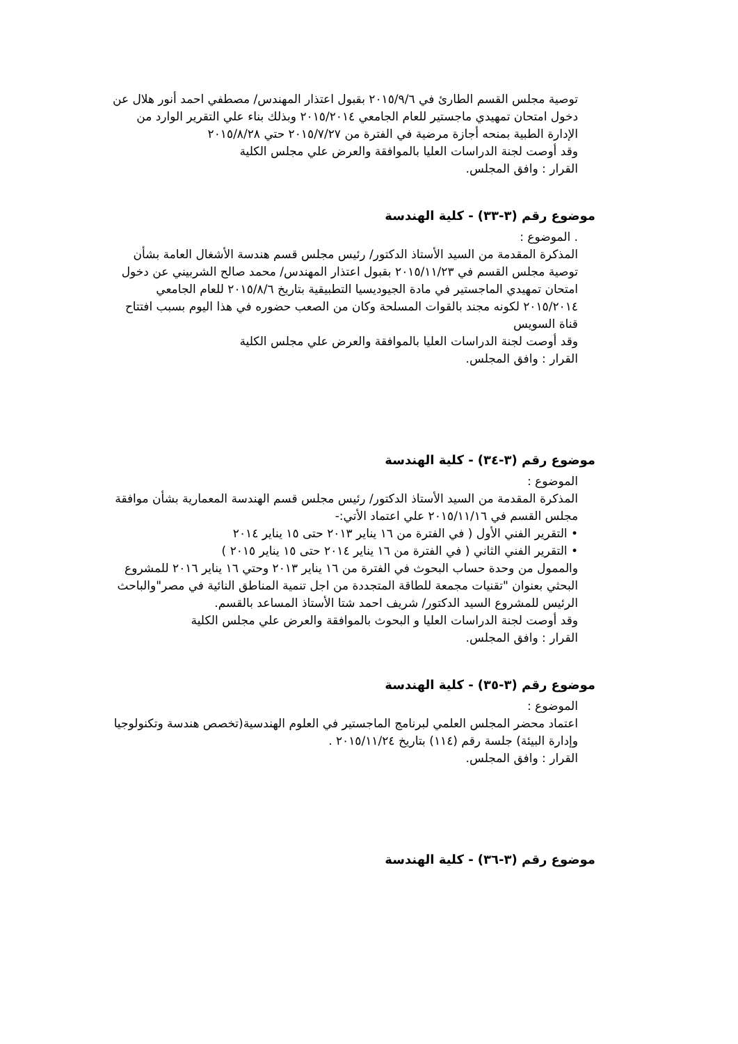توصية مجلس القسم الطارئ في ٢٠١٥/٩/٦ بقبول اعتذار المهندس/ مصطفي احمد أنور هلال عن دخول امتحان تمهيدي ماجستير للعام الجامعي ٢٠١٥/٢٠١٤ وبذلك بناء علي التقرير الوارد من الإدارة الطبية بمنحه أجازة مرضية في الفترة من ٢٠١٥/٧/٢٧ حتي ٢٠١٥/٨/٢٨
وقد أوصت لجنة الدراسات العليا بالموافقة والعرض علي مجلس الكلية
القرار : وافق المجلس.
موضوع رقم (٣-٣٣) - كلية الهندسة
. الموضوع :
المذكرة المقدمة من السيد الأستاذ الدكتور/ رئيس مجلس قسم هندسة الأشغال العامة بشأن توصية مجلس القسم في ٢٠١٥/١١/٢٣ بقبول اعتذار المهندس/ محمد صالح الشربيني عن دخول امتحان تمهيدي الماجستير في مادة الجيوديسيا التطبيقية بتاريخ ٢٠١٥/٨/٦ للعام الجامعي ٢٠١٥/٢٠١٤ لكونه مجند بالقوات المسلحة وكان من الصعب حضوره في هذا اليوم بسبب افتتاح قناة السويس
وقد أوصت لجنة الدراسات العليا بالموافقة والعرض علي مجلس الكلية
القرار : وافق المجلس.
موضوع رقم (٣-٣٤) - كلية الهندسة
الموضوع :
المذكرة المقدمة من السيد الأستاذ الدكتور/ رئيس مجلس قسم الهندسة المعمارية بشأن موافقة مجلس القسم في ٢٠١٥/١١/١٦ علي اعتماد الأتي:-
• التقرير الفني الأول ( في الفترة من ١٦ يناير ٢٠١٣ حتى ١٥ يناير ٢٠١٤
• التقرير الفني الثاني ( في الفترة من ١٦ يناير ٢٠١٤ حتى ١٥ يناير ٢٠١٥ )
والممول من وحدة حساب البحوث في الفترة من ١٦ يناير ٢٠١٣ وحتي ١٦ يناير ٢٠١٦ للمشروع البحثي بعنوان "تقنيات مجمعة للطاقة المتجددة من اجل تنمية المناطق النائية في مصر"والباحث الرئيس للمشروع السيد الدكتور/ شريف احمد شتا الأستاذ المساعد بالقسم.
وقد أوصت لجنة الدراسات العليا و البحوث بالموافقة والعرض علي مجلس الكلية
القرار : وافق المجلس.
موضوع رقم (٣-٣٥) - كلية الهندسة
الموضوع :
اعتماد محضر المجلس العلمي لبرنامج الماجستير في العلوم الهندسية(تخصص هندسة وتكنولوجيا وإدارة البيئة) جلسة رقم (١١٤) بتاريخ ٢٠١٥/١١/٢٤ .
القرار : وافق المجلس.
موضوع رقم (٣-٣٦) - كلية الهندسة